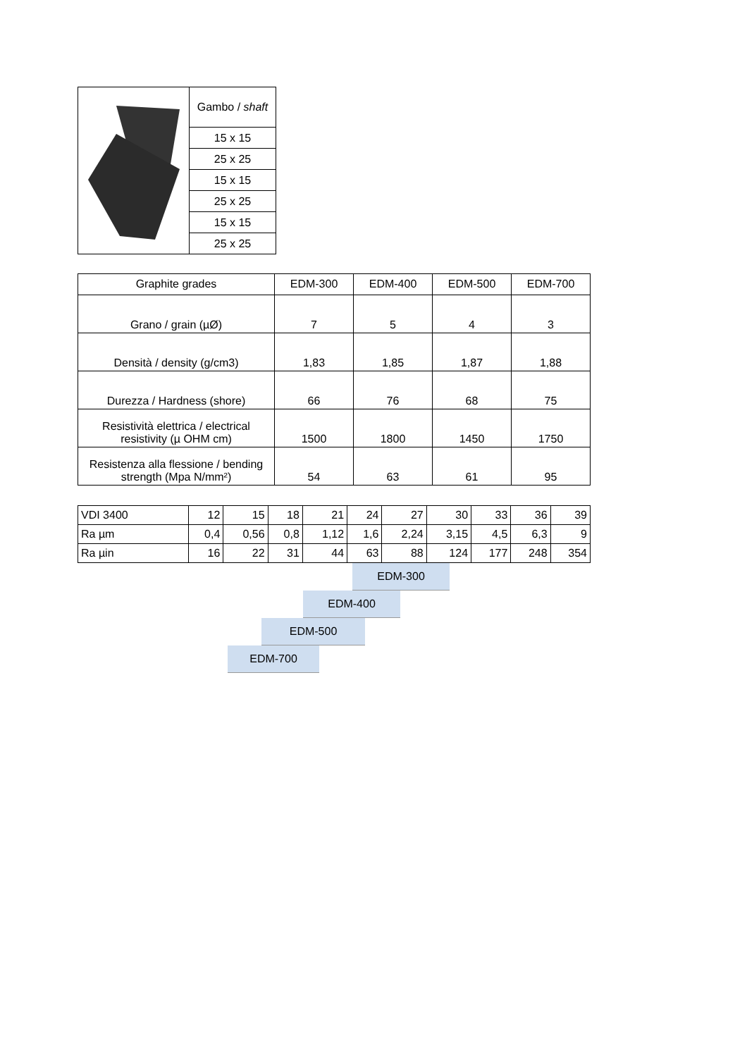| | Gambo / shaft |
| | 15 x 15 |
| | 25 x 25 |
| | 15 x 15 |
| | 25 x 25 |
| | 15 x 15 |
| | 25 x 25 |
| Graphite grades | EDM-300 | EDM-400 | EDM-500 | EDM-700 |
| --- | --- | --- | --- | --- |
| Grano / grain (µØ) | 7 | 5 | 4 | 3 |
| Densità / density (g/cm3) | 1,83 | 1,85 | 1,87 | 1,88 |
| Durezza / Hardness (shore) | 66 | 76 | 68 | 75 |
| Resistività elettrica / electrical resistivity (µ OHM cm) | 1500 | 1800 | 1450 | 1750 |
| Resistenza alla flessione / bending strength (Mpa N/mm²) | 54 | 63 | 61 | 95 |
| VDI 3400 | 12 | 15 | 18 | 21 | 24 | 27 | 30 | 33 | 36 | 39 |
| Ra µm | 0,4 | 0,56 | 0,8 | 1,12 | 1,6 | 2,24 | 3,15 | 4,5 | 6,3 | 9 |
| Ra µin | 16 | 22 | 31 | 44 | 63 | 88 | 124 | 177 | 248 | 354 |
EDM-300
EDM-400
EDM-500
EDM-700